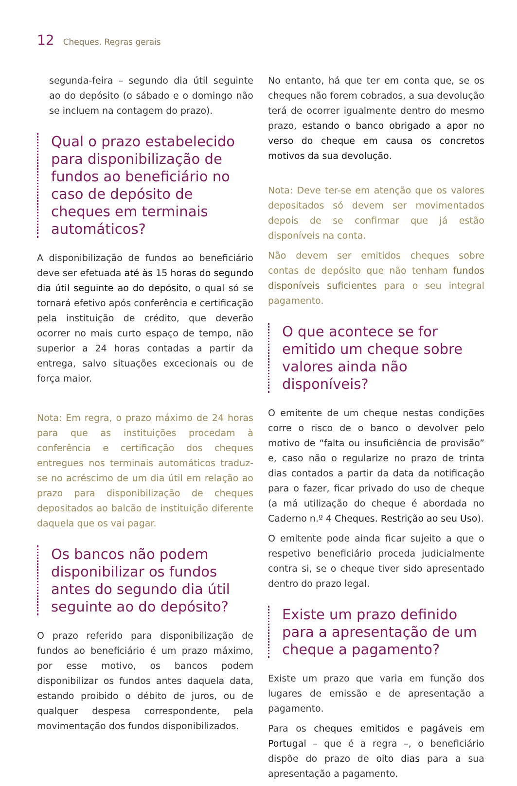12 Cheques. Regras gerais
segunda-feira – segundo dia útil seguinte ao do depósito (o sábado e o domingo não se incluem na contagem do prazo).
Qual o prazo estabelecido para disponibilização de fundos ao beneficiário no caso de depósito de cheques em terminais automáticos?
A disponibilização de fundos ao beneficiário deve ser efetuada até às 15 horas do segundo dia útil seguinte ao do depósito, o qual só se tornará efetivo após conferência e certificação pela instituição de crédito, que deverão ocorrer no mais curto espaço de tempo, não superior a 24 horas contadas a partir da entrega, salvo situações excecionais ou de força maior.
Nota: Em regra, o prazo máximo de 24 horas para que as instituições procedam à conferência e certificação dos cheques entregues nos terminais automáticos traduz-se no acréscimo de um dia útil em relação ao prazo para disponibilização de cheques depositados ao balcão de instituição diferente daquela que os vai pagar.
Os bancos não podem disponibilizar os fundos antes do segundo dia útil seguinte ao do depósito?
O prazo referido para disponibilização de fundos ao beneficiário é um prazo máximo, por esse motivo, os bancos podem disponibilizar os fundos antes daquela data, estando proibido o débito de juros, ou de qualquer despesa correspondente, pela movimentação dos fundos disponibilizados.
No entanto, há que ter em conta que, se os cheques não forem cobrados, a sua devolução terá de ocorrer igualmente dentro do mesmo prazo, estando o banco obrigado a apor no verso do cheque em causa os concretos motivos da sua devolução.
Nota: Deve ter-se em atenção que os valores depositados só devem ser movimentados depois de se confirmar que já estão disponíveis na conta.
Não devem ser emitidos cheques sobre contas de depósito que não tenham fundos disponíveis suficientes para o seu integral pagamento.
O que acontece se for emitido um cheque sobre valores ainda não disponíveis?
O emitente de um cheque nestas condições corre o risco de o banco o devolver pelo motivo de “falta ou insuficiência de provisão” e, caso não o regularize no prazo de trinta dias contados a partir da data da notificação para o fazer, ficar privado do uso de cheque (a má utilização do cheque é abordada no Caderno n.º 4 Cheques. Restrição ao seu Uso).
O emitente pode ainda ficar sujeito a que o respetivo beneficiário proceda judicialmente contra si, se o cheque tiver sido apresentado dentro do prazo legal.
Existe um prazo definido para a apresentação de um cheque a pagamento?
Existe um prazo que varia em função dos lugares de emissão e de apresentação a pagamento.
Para os cheques emitidos e pagáveis em Portugal – que é a regra –, o beneficiário dispõe do prazo de oito dias para a sua apresentação a pagamento.